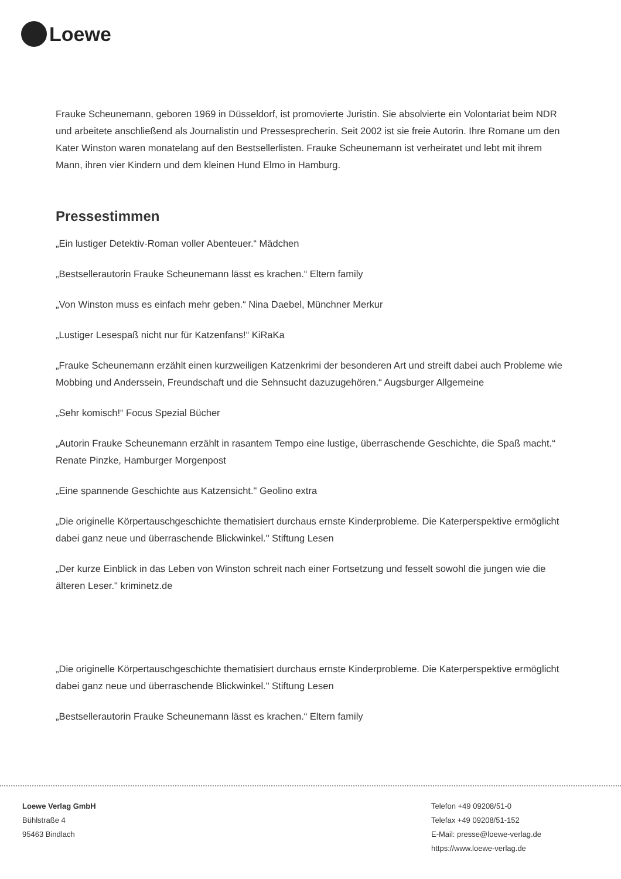Loewe
Frauke Scheunemann, geboren 1969 in Düsseldorf, ist promovierte Juristin. Sie absolvierte ein Volontariat beim NDR und arbeitete anschließend als Journalistin und Pressesprecherin. Seit 2002 ist sie freie Autorin. Ihre Romane um den Kater Winston waren monatelang auf den Bestsellerlisten. Frauke Scheunemann ist verheiratet und lebt mit ihrem Mann, ihren vier Kindern und dem kleinen Hund Elmo in Hamburg.
Pressestimmen
„Ein lustiger Detektiv-Roman voller Abenteuer.“ Mädchen
„Bestsellerautorin Frauke Scheunemann lässt es krachen.“ Eltern family
„Von Winston muss es einfach mehr geben.“ Nina Daebel, Münchner Merkur
„Lustiger Lesespaß nicht nur für Katzenfans!“ KiRaKa
„Frauke Scheunemann erzählt einen kurzweiligen Katzenkrimi der besonderen Art und streift dabei auch Probleme wie Mobbing und Anderssein, Freundschaft und die Sehnsucht dazuzugehören.“ Augsburger Allgemeine
„Sehr komisch!“ Focus Spezial Bücher
„Autorin Frauke Scheunemann erzählt in rasantem Tempo eine lustige, überraschende Geschichte, die Spaß macht.“ Renate Pinzke, Hamburger Morgenpost
„Eine spannende Geschichte aus Katzensicht." Geolino extra
„Die originelle Körpertauschgeschichte thematisiert durchaus ernste Kinderprobleme. Die Katerperspektive ermöglicht dabei ganz neue und überraschende Blickwinkel." Stiftung Lesen
„Der kurze Einblick in das Leben von Winston schreit nach einer Fortsetzung und fesselt sowohl die jungen wie die älteren Leser." kriminetz.de
„Die originelle Körpertauschgeschichte thematisiert durchaus ernste Kinderprobleme. Die Katerperspektive ermöglicht dabei ganz neue und überraschende Blickwinkel." Stiftung Lesen
„Bestsellerautorin Frauke Scheunemann lässt es krachen.“ Eltern family
Loewe Verlag GmbH
Bühlstraße 4
95463 Bindlach
Telefon +49 09208/51-0
Telefax +49 09208/51-152
E-Mail: presse@loewe-verlag.de
https://www.loewe-verlag.de